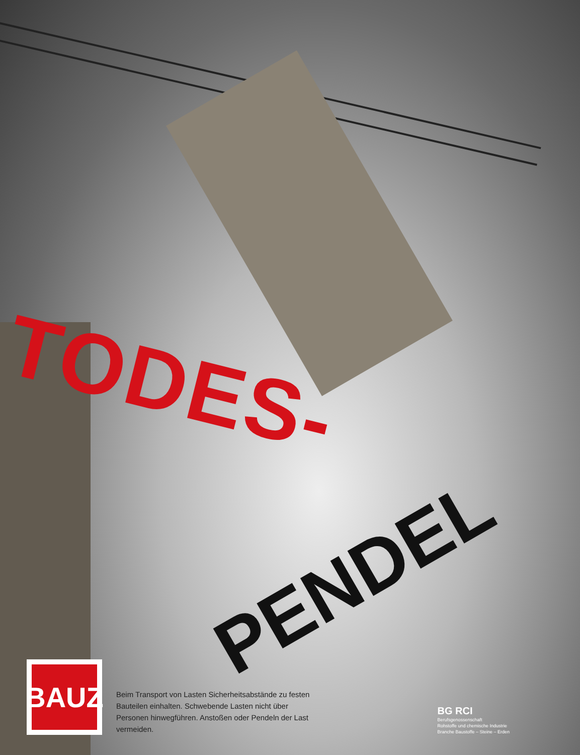TODES-
PENDEL
BAUZ
Beim Transport von Lasten Sicherheitsabstände zu festen Bauteilen einhalten. Schwebende Lasten nicht über Personen hinwegführen. Anstoßen oder Pendeln der Last vermeiden.
BG RCI
Berufsgenossenschaft
Rohstoffe und chemische Industrie
Branche Baustoffe – Steine – Erden